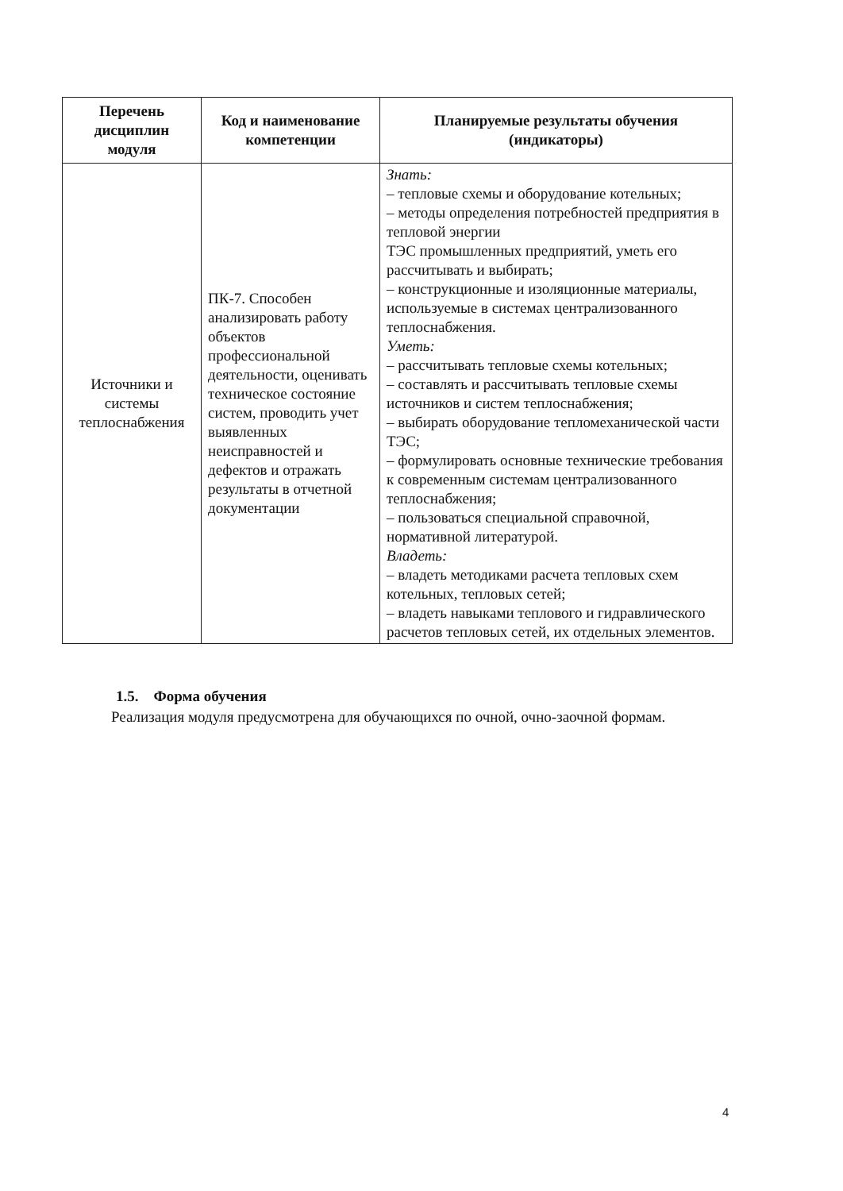| Перечень дисциплин модуля | Код и наименование компетенции | Планируемые результаты обучения (индикаторы) |
| --- | --- | --- |
| Источники и системы теплоснабжения | ПК-7. Способен анализировать работу объектов профессиональной деятельности, оценивать техническое состояние систем, проводить учет выявленных неисправностей и дефектов и отражать результаты в отчетной документации | Знать: – тепловые схемы и оборудование котельных; – методы определения потребностей предприятия в тепловой энергии ТЭС промышленных предприятий, уметь его рассчитывать и выбирать; – конструкционные и изоляционные материалы, используемые в системах централизованного теплоснабжения. Уметь: – рассчитывать тепловые схемы котельных; – составлять и рассчитывать тепловые схемы источников и систем теплоснабжения; – выбирать оборудование тепломеханической части ТЭС; – формулировать основные технические требования к современным системам централизованного теплоснабжения; – пользоваться специальной справочной, нормативной литературой. Владеть: – владеть методиками расчета тепловых схем котельных, тепловых сетей; – владеть навыками теплового и гидравлического расчетов тепловых сетей, их отдельных элементов. |
1.5. Форма обучения
Реализация модуля предусмотрена для обучающихся по очной, очно-заочной формам.
4